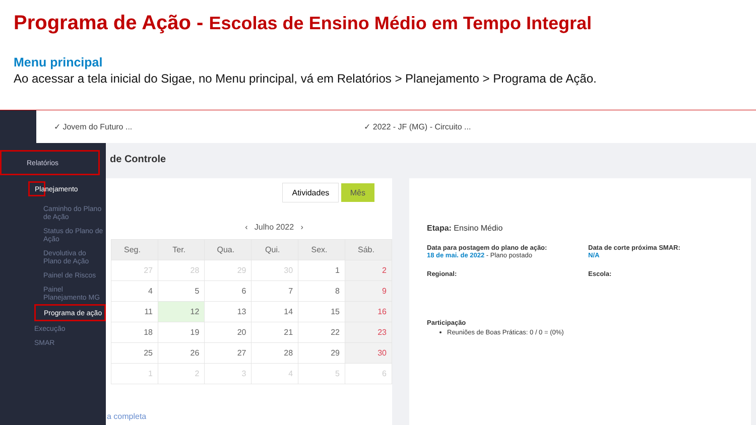Programa de Ação - Escolas de Ensino Médio em Tempo Integral
Menu principal
Ao acessar a tela inicial do Sigae, no Menu principal, vá em Relatórios > Planejamento > Programa de Ação.
✓ Jovem do Futuro ... ✓ 2022 - JF (MG) - Circuito ...
Relatórios
Planejamento
Caminho do Plano de Ação
Status do Plano de Ação
Devolutiva do Plano de Ação
Painel de Riscos
Painel Planejamento MG
Programa de ação
Execução
SMAR
de Controle
Atividades Mês
‹ Julho 2022 ›
| Seg. | Ter. | Qua. | Qui. | Sex. | Sáb. |
| --- | --- | --- | --- | --- | --- |
| 27 | 28 | 29 | 30 | 1 | 2 |
| 4 | 5 | 6 | 7 | 8 | 9 |
| 11 | 12 | 13 | 14 | 15 | 16 |
| 18 | 19 | 20 | 21 | 22 | 23 |
| 25 | 26 | 27 | 28 | 29 | 30 |
| 1 | 2 | 3 | 4 | 5 | 6 |
a completa
Etapa: Ensino Médio
Data para postagem do plano de ação:
18 de mai. de 2022 - Plano postado
Data de corte próxima SMAR:
N/A
Regional: Escola:
Participação
Reuniões de Boas Práticas: 0 / 0 = (0%)